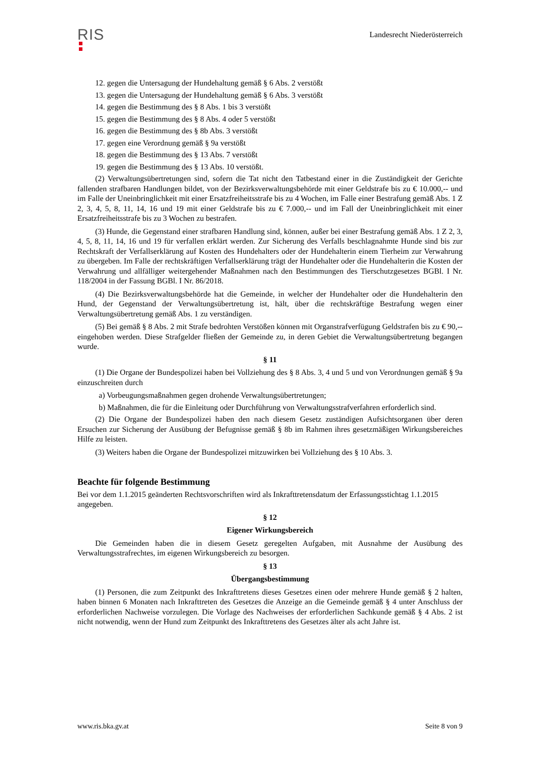RIS
Landesrecht Niederösterreich
12. gegen die Untersagung der Hundehaltung gemäß § 6 Abs. 2 verstößt
13. gegen die Untersagung der Hundehaltung gemäß § 6 Abs. 3 verstößt
14. gegen die Bestimmung des § 8 Abs. 1 bis 3 verstößt
15. gegen die Bestimmung des § 8 Abs. 4 oder 5 verstößt
16. gegen die Bestimmung des § 8b Abs. 3 verstößt
17. gegen eine Verordnung gemäß § 9a verstößt
18. gegen die Bestimmung des § 13 Abs. 7 verstößt
19. gegen die Bestimmung des § 13 Abs. 10 verstößt.
(2) Verwaltungsübertretungen sind, sofern die Tat nicht den Tatbestand einer in die Zuständigkeit der Gerichte fallenden strafbaren Handlungen bildet, von der Bezirksverwaltungsbehörde mit einer Geldstrafe bis zu € 10.000,-- und im Falle der Uneinbringlichkeit mit einer Ersatzfreiheitsstrafe bis zu 4 Wochen, im Falle einer Bestrafung gemäß Abs. 1 Z 2, 3, 4, 5, 8, 11, 14, 16 und 19 mit einer Geldstrafe bis zu € 7.000,-- und im Fall der Uneinbringlichkeit mit einer Ersatzfreiheitsstrafe bis zu 3 Wochen zu bestrafen.
(3) Hunde, die Gegenstand einer strafbaren Handlung sind, können, außer bei einer Bestrafung gemäß Abs. 1 Z 2, 3, 4, 5, 8, 11, 14, 16 und 19 für verfallen erklärt werden. Zur Sicherung des Verfalls beschlagnahmte Hunde sind bis zur Rechtskraft der Verfallserklärung auf Kosten des Hundehalters oder der Hundehalterin einem Tierheim zur Verwahrung zu übergeben. Im Falle der rechtskräftigen Verfallserklärung trägt der Hundehalter oder die Hundehalterin die Kosten der Verwahrung und allfälliger weitergehender Maßnahmen nach den Bestimmungen des Tierschutzgesetzes BGBl. I Nr. 118/2004 in der Fassung BGBl. I Nr. 86/2018.
(4) Die Bezirksverwaltungsbehörde hat die Gemeinde, in welcher der Hundehalter oder die Hundehalterin den Hund, der Gegenstand der Verwaltungsübertretung ist, hält, über die rechtskräftige Bestrafung wegen einer Verwaltungsübertretung gemäß Abs. 1 zu verständigen.
(5) Bei gemäß § 8 Abs. 2 mit Strafe bedrohten Verstößen können mit Organstrafverfügung Geldstrafen bis zu € 90,-- eingehoben werden. Diese Strafgelder fließen der Gemeinde zu, in deren Gebiet die Verwaltungsübertretung begangen wurde.
§ 11
(1) Die Organe der Bundespolizei haben bei Vollziehung des § 8 Abs. 3, 4 und 5 und von Verordnungen gemäß § 9a einzuschreiten durch
a) Vorbeugungsmaßnahmen gegen drohende Verwaltungsübertretungen;
b) Maßnahmen, die für die Einleitung oder Durchführung von Verwaltungsstrafverfahren erforderlich sind.
(2) Die Organe der Bundespolizei haben den nach diesem Gesetz zuständigen Aufsichtsorganen über deren Ersuchen zur Sicherung der Ausübung der Befugnisse gemäß § 8b im Rahmen ihres gesetzmäßigen Wirkungsbereiches Hilfe zu leisten.
(3) Weiters haben die Organe der Bundespolizei mitzuwirken bei Vollziehung des § 10 Abs. 3.
Beachte für folgende Bestimmung
Bei vor dem 1.1.2015 geänderten Rechtsvorschriften wird als Inkrafttretensdatum der Erfassungsstichtag 1.1.2015 angegeben.
§ 12
Eigener Wirkungsbereich
Die Gemeinden haben die in diesem Gesetz geregelten Aufgaben, mit Ausnahme der Ausübung des Verwaltungsstrafrechtes, im eigenen Wirkungsbereich zu besorgen.
§ 13
Übergangsbestimmung
(1) Personen, die zum Zeitpunkt des Inkrafttretens dieses Gesetzes einen oder mehrere Hunde gemäß § 2 halten, haben binnen 6 Monaten nach Inkrafttreten des Gesetzes die Anzeige an die Gemeinde gemäß § 4 unter Anschluss der erforderlichen Nachweise vorzulegen. Die Vorlage des Nachweises der erforderlichen Sachkunde gemäß § 4 Abs. 2 ist nicht notwendig, wenn der Hund zum Zeitpunkt des Inkrafttretens des Gesetzes älter als acht Jahre ist.
www.ris.bka.gv.at Seite 8 von 9